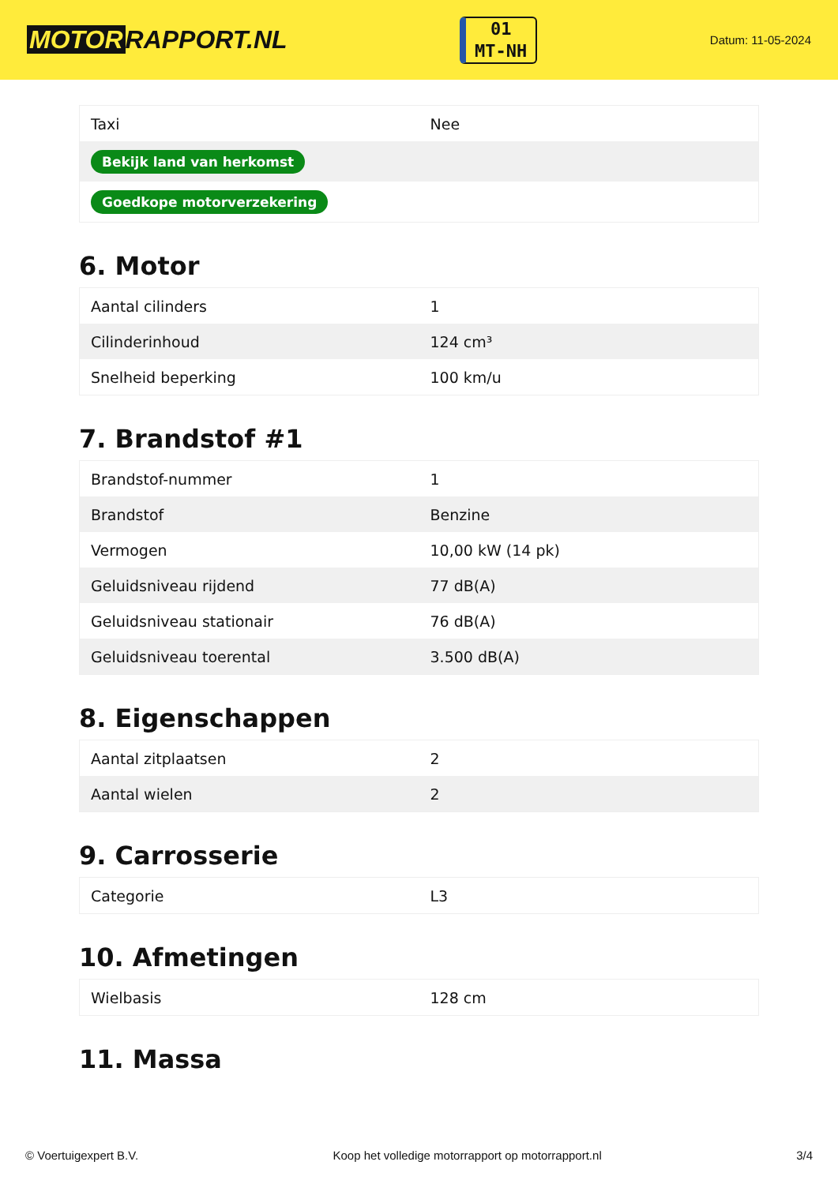MOTOR RAPPORT.NL
01
MT-NH
Datum: 11-05-2024
| Taxi | Nee |
| Bekijk land van herkomst | |
| Goedkope motorverzekering | |
6. Motor
| Aantal cilinders | 1 |
| Cilinderinhoud | 124 cm³ |
| Snelheid beperking | 100 km/u |
7. Brandstof #1
| Brandstof-nummer | 1 |
| Brandstof | Benzine |
| Vermogen | 10,00 kW (14 pk) |
| Geluidsniveau rijdend | 77 dB(A) |
| Geluidsniveau stationair | 76 dB(A) |
| Geluidsniveau toerental | 3.500 dB(A) |
8. Eigenschappen
| Aantal zitplaatsen | 2 |
| Aantal wielen | 2 |
9. Carrosserie
| Categorie | L3 |
10. Afmetingen
| Wielbasis | 128 cm |
11. Massa
© Voertuigexpert B.V. Koop het volledige motorrapport op motorrapport.nl 3/4